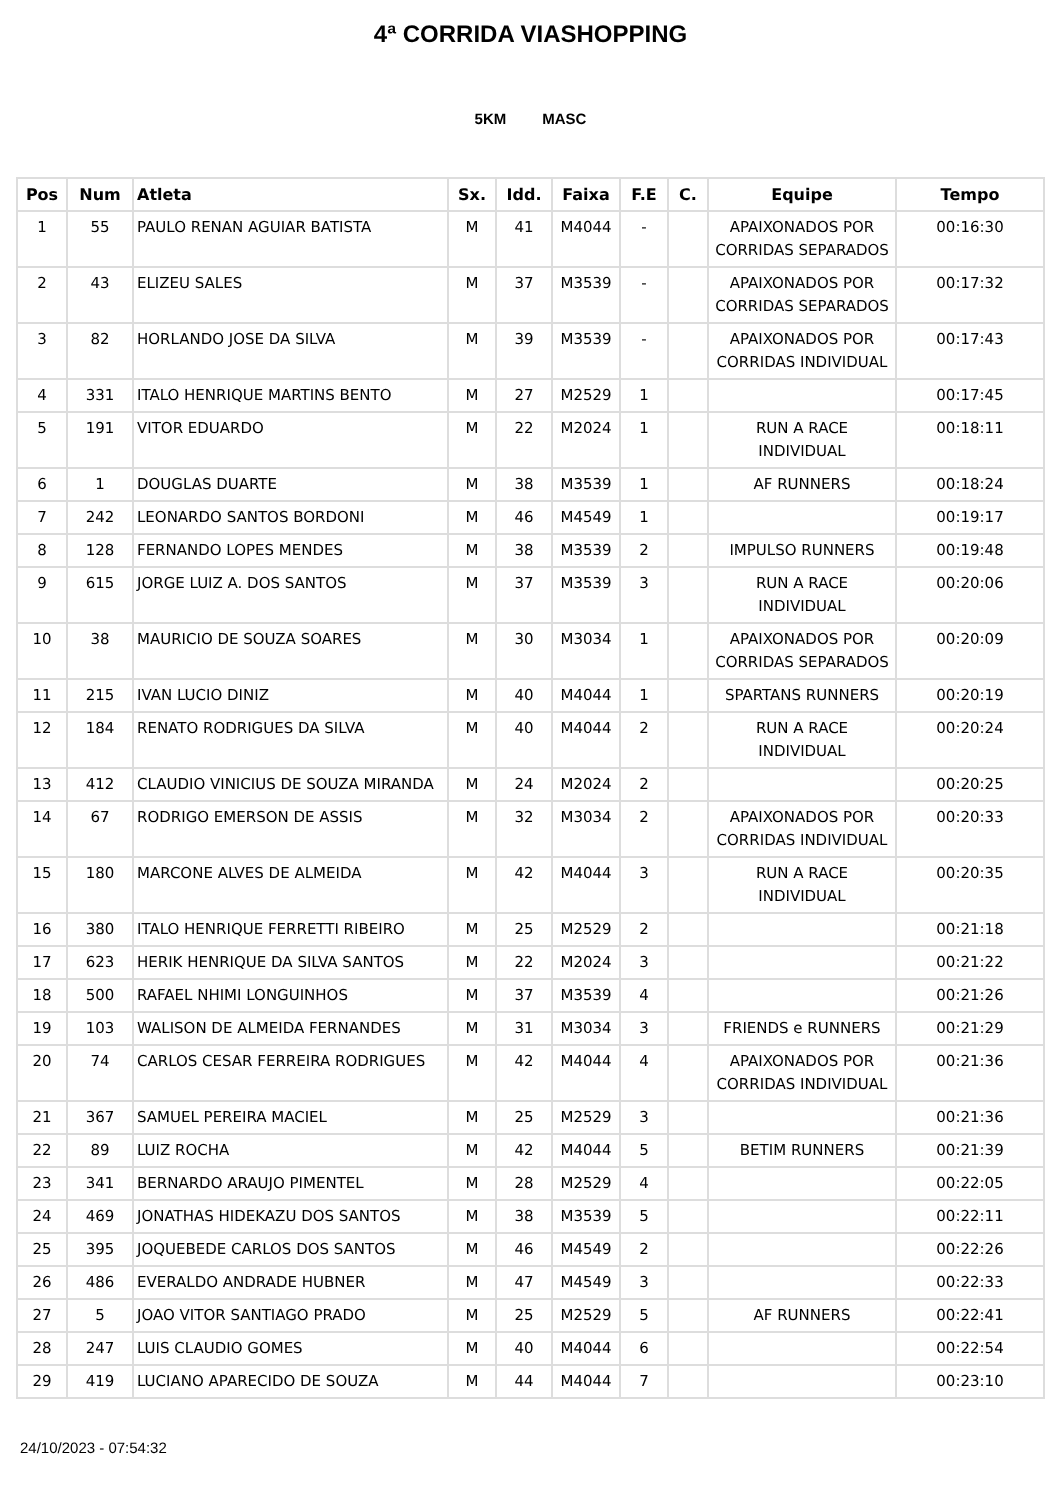4ª CORRIDA VIASHOPPING
5KM MASC
| Pos | Num | Atleta | Sx. | Idd. | Faixa | F.E | C. | Equipe | Tempo |
| --- | --- | --- | --- | --- | --- | --- | --- | --- | --- |
| 1 | 55 | PAULO RENAN AGUIAR BATISTA | M | 41 | M4044 | - | | APAIXONADOS POR CORRIDAS SEPARADOS | 00:16:30 |
| 2 | 43 | ELIZEU SALES | M | 37 | M3539 | - | | APAIXONADOS POR CORRIDAS SEPARADOS | 00:17:32 |
| 3 | 82 | HORLANDO JOSE DA SILVA | M | 39 | M3539 | - | | APAIXONADOS POR CORRIDAS INDIVIDUAL | 00:17:43 |
| 4 | 331 | ITALO HENRIQUE MARTINS BENTO | M | 27 | M2529 | 1 | | | 00:17:45 |
| 5 | 191 | VITOR EDUARDO | M | 22 | M2024 | 1 | | RUN A RACE INDIVIDUAL | 00:18:11 |
| 6 | 1 | DOUGLAS DUARTE | M | 38 | M3539 | 1 | | AF RUNNERS | 00:18:24 |
| 7 | 242 | LEONARDO SANTOS BORDONI | M | 46 | M4549 | 1 | | | 00:19:17 |
| 8 | 128 | FERNANDO LOPES MENDES | M | 38 | M3539 | 2 | | IMPULSO RUNNERS | 00:19:48 |
| 9 | 615 | JORGE LUIZ A. DOS SANTOS | M | 37 | M3539 | 3 | | RUN A RACE INDIVIDUAL | 00:20:06 |
| 10 | 38 | MAURICIO DE SOUZA SOARES | M | 30 | M3034 | 1 | | APAIXONADOS POR CORRIDAS SEPARADOS | 00:20:09 |
| 11 | 215 | IVAN LUCIO DINIZ | M | 40 | M4044 | 1 | | SPARTANS RUNNERS | 00:20:19 |
| 12 | 184 | RENATO RODRIGUES DA SILVA | M | 40 | M4044 | 2 | | RUN A RACE INDIVIDUAL | 00:20:24 |
| 13 | 412 | CLAUDIO VINICIUS DE SOUZA MIRANDA | M | 24 | M2024 | 2 | | | 00:20:25 |
| 14 | 67 | RODRIGO EMERSON DE ASSIS | M | 32 | M3034 | 2 | | APAIXONADOS POR CORRIDAS INDIVIDUAL | 00:20:33 |
| 15 | 180 | MARCONE ALVES DE ALMEIDA | M | 42 | M4044 | 3 | | RUN A RACE INDIVIDUAL | 00:20:35 |
| 16 | 380 | ITALO HENRIQUE FERRETTI RIBEIRO | M | 25 | M2529 | 2 | | | 00:21:18 |
| 17 | 623 | HERIK HENRIQUE DA SILVA SANTOS | M | 22 | M2024 | 3 | | | 00:21:22 |
| 18 | 500 | RAFAEL NHIMI LONGUINHOS | M | 37 | M3539 | 4 | | | 00:21:26 |
| 19 | 103 | WALISON DE ALMEIDA FERNANDES | M | 31 | M3034 | 3 | | FRIENDS e RUNNERS | 00:21:29 |
| 20 | 74 | CARLOS CESAR FERREIRA RODRIGUES | M | 42 | M4044 | 4 | | APAIXONADOS POR CORRIDAS INDIVIDUAL | 00:21:36 |
| 21 | 367 | SAMUEL PEREIRA MACIEL | M | 25 | M2529 | 3 | | | 00:21:36 |
| 22 | 89 | LUIZ ROCHA | M | 42 | M4044 | 5 | | BETIM RUNNERS | 00:21:39 |
| 23 | 341 | BERNARDO ARAUJO PIMENTEL | M | 28 | M2529 | 4 | | | 00:22:05 |
| 24 | 469 | JONATHAS HIDEKAZU DOS SANTOS | M | 38 | M3539 | 5 | | | 00:22:11 |
| 25 | 395 | JOQUEBEDE CARLOS DOS SANTOS | M | 46 | M4549 | 2 | | | 00:22:26 |
| 26 | 486 | EVERALDO ANDRADE HUBNER | M | 47 | M4549 | 3 | | | 00:22:33 |
| 27 | 5 | JOAO VITOR SANTIAGO PRADO | M | 25 | M2529 | 5 | | AF RUNNERS | 00:22:41 |
| 28 | 247 | LUIS CLAUDIO GOMES | M | 40 | M4044 | 6 | | | 00:22:54 |
| 29 | 419 | LUCIANO APARECIDO DE SOUZA | M | 44 | M4044 | 7 | | | 00:23:10 |
24/10/2023 - 07:54:32